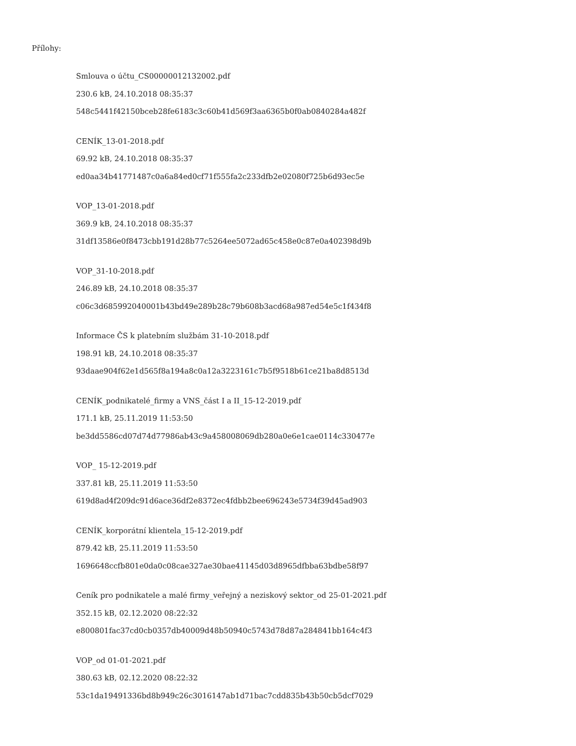Přílohy:
Smlouva o účtu_CS00000012132002.pdf
230.6 kB, 24.10.2018 08:35:37
548c5441f42150bceb28fe6183c3c60b41d569f3aa6365b0f0ab0840284a482f
CENÍK_13-01-2018.pdf
69.92 kB, 24.10.2018 08:35:37
ed0aa34b41771487c0a6a84ed0cf71f555fa2c233dfb2e02080f725b6d93ec5e
VOP_13-01-2018.pdf
369.9 kB, 24.10.2018 08:35:37
31df13586e0f8473cbb191d28b77c5264ee5072ad65c458e0c87e0a402398d9b
VOP_31-10-2018.pdf
246.89 kB, 24.10.2018 08:35:37
c06c3d685992040001b43bd49e289b28c79b608b3acd68a987ed54e5c1f434f8
Informace ČS k platebním službám 31-10-2018.pdf
198.91 kB, 24.10.2018 08:35:37
93daae904f62e1d565f8a194a8c0a12a3223161c7b5f9518b61ce21ba8d8513d
CENÍK_podnikatelé_firmy a VNS_část I a II_15-12-2019.pdf
171.1 kB, 25.11.2019 11:53:50
be3dd5586cd07d74d77986ab43c9a458008069db280a0e6e1cae0114c330477e
VOP_ 15-12-2019.pdf
337.81 kB, 25.11.2019 11:53:50
619d8ad4f209dc91d6ace36df2e8372ec4fdbb2bee696243e5734f39d45ad903
CENÍK_korporátní klientela_15-12-2019.pdf
879.42 kB, 25.11.2019 11:53:50
1696648ccfb801e0da0c08cae327ae30bae41145d03d8965dfbba63bdbe58f97
Ceník pro podnikatele a malé firmy_veřejný a neziskový sektor_od 25-01-2021.pdf
352.15 kB, 02.12.2020 08:22:32
e800801fac37cd0cb0357db40009d48b50940c5743d78d87a284841bb164c4f3
VOP_od 01-01-2021.pdf
380.63 kB, 02.12.2020 08:22:32
53c1da19491336bd8b949c26c3016147ab1d71bac7cdd835b43b50cb5dcf7029